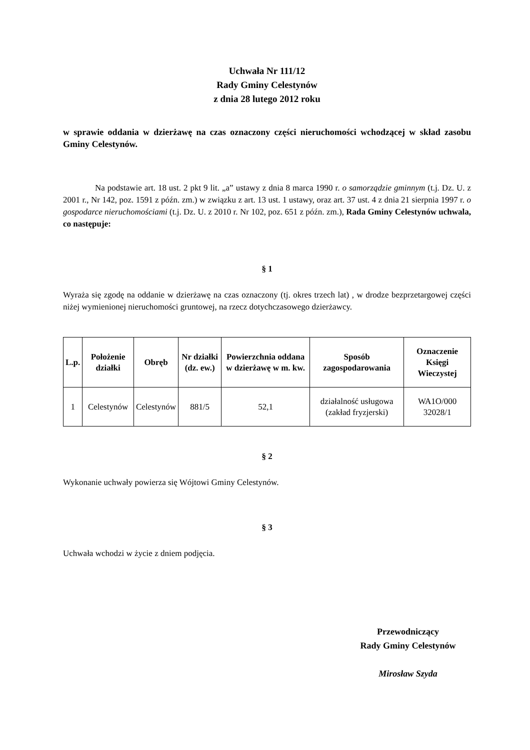Uchwała Nr 111/12
Rady Gminy Celestynów
z dnia 28 lutego 2012 roku
w sprawie oddania w dzierżawę na czas oznaczony części nieruchomości wchodzącej w skład zasobu Gminy Celestynów.
Na podstawie art. 18 ust. 2 pkt 9 lit. „a” ustawy z dnia 8 marca 1990 r. o samorządzie gminnym (t.j. Dz. U. z 2001 r., Nr 142, poz. 1591 z późn. zm.) w związku z art. 13 ust. 1 ustawy, oraz art. 37 ust. 4 z dnia 21 sierpnia 1997 r. o gospodarce nieruchomościami (t.j. Dz. U. z 2010 r. Nr 102, poz. 651 z późn. zm.), Rada Gminy Celestynów uchwala, co następuje:
§ 1
Wyraża się zgodę na oddanie w dzierżawę na czas oznaczony (tj. okres trzech lat) , w drodze bezprzetargowej części niżej wymienionej nieruchomości gruntowej, na rzecz dotychczasowego dzierżawcy.
| L.p. | Położenie działki | Obręb | Nr działki (dz. ew.) | Powierzchnia oddana w dzierżawę w m. kw. | Sposób zagospodarowania | Oznaczenie Księgi Wieczystej |
| --- | --- | --- | --- | --- | --- | --- |
| 1 | Celestynów | Celestynów | 881/5 | 52,1 | działalność usługowa (zakład fryzjerski) | WA1O/000 32028/1 |
§ 2
Wykonanie uchwały powierza się Wójtowi Gminy Celestynów.
§ 3
Uchwała wchodzi w życie z dniem podjęcia.
Przewodniczący
Rady Gminy Celestynów
Mirosław Szyda